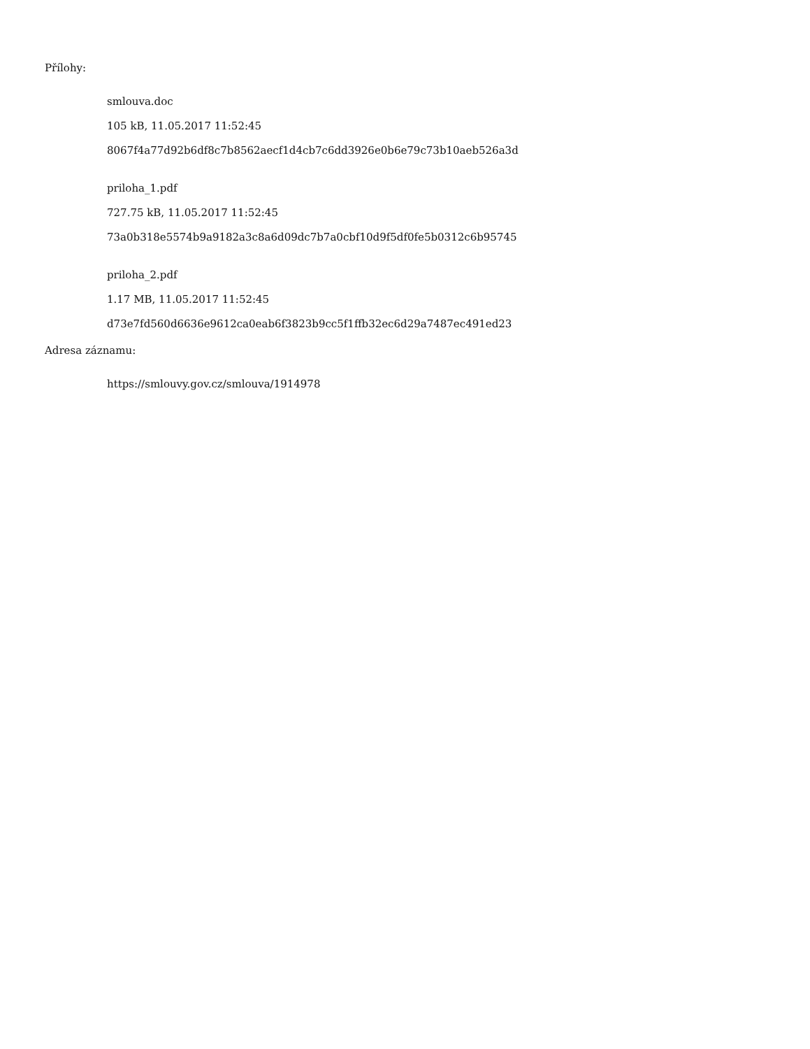Přílohy:
smlouva.doc
105 kB, 11.05.2017 11:52:45
8067f4a77d92b6df8c7b8562aecf1d4cb7c6dd3926e0b6e79c73b10aeb526a3d
priloha_1.pdf
727.75 kB, 11.05.2017 11:52:45
73a0b318e5574b9a9182a3c8a6d09dc7b7a0cbf10d9f5df0fe5b0312c6b95745
priloha_2.pdf
1.17 MB, 11.05.2017 11:52:45
d73e7fd560d6636e9612ca0eab6f3823b9cc5f1ffb32ec6d29a7487ec491ed23
Adresa záznamu:
https://smlouvy.gov.cz/smlouva/1914978